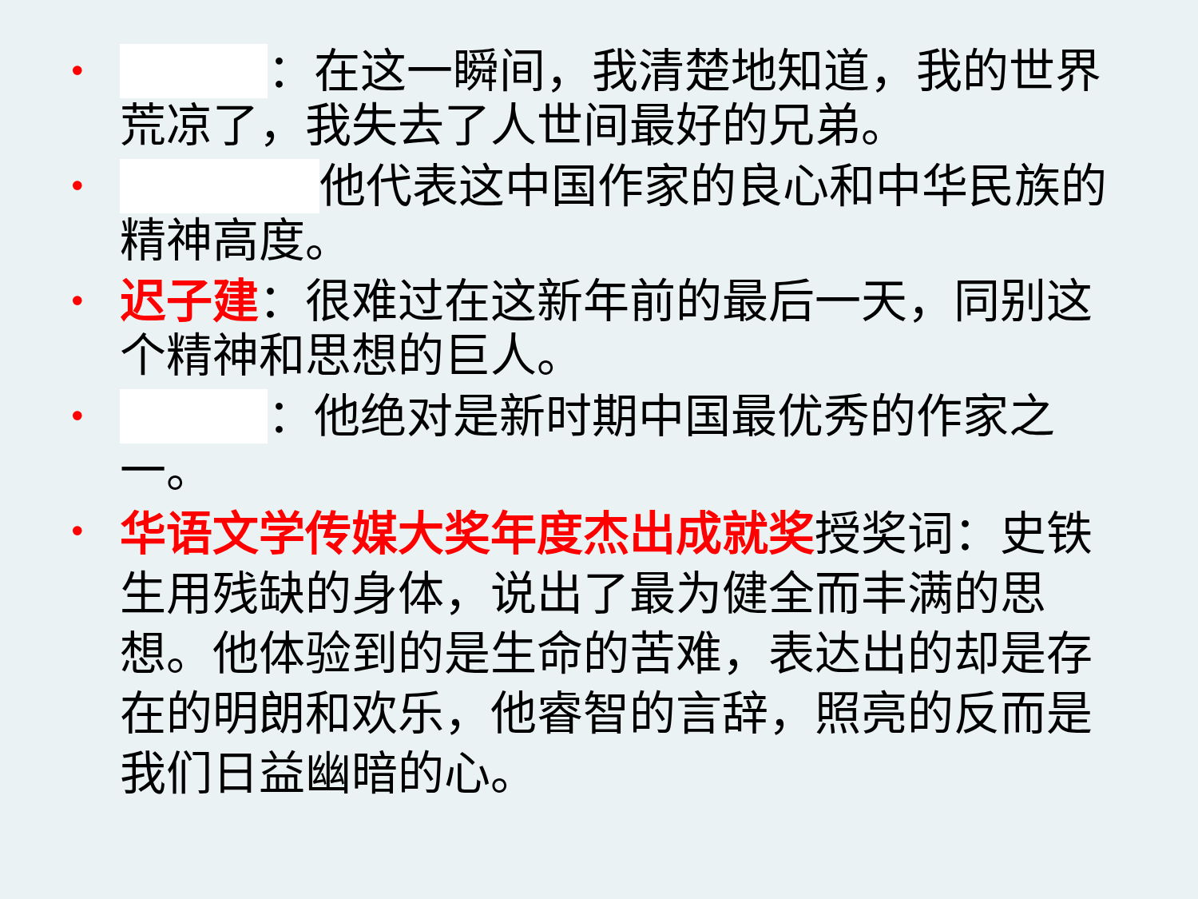•
：在这一瞬间，我清楚地知道，我的世界荒凉了，我失去了人世间最好的兄弟。
•
他代表这中国作家的良心和中华民族的精神高度。
•
迟子建：很难过在这新年前的最后一天，同别这个精神和思想的巨人。
•
：他绝对是新时期中国最优秀的作家之一。
•
华语文学传媒大奖年度杰出成就奖授奖词：史铁生用残缺的身体，说出了最为健全而丰满的思想。他体验到的是生命的苦难，表达出的却是存在的明朗和欢乐，他睿智的言辞，照亮的反而是我们日益幽暗的心。